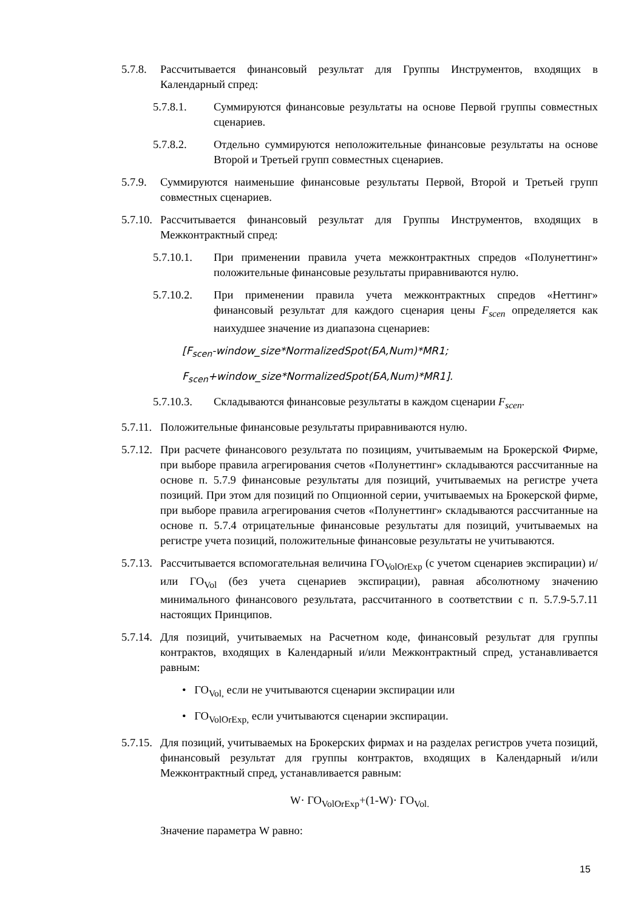5.7.8.
Рассчитывается финансовый результат для Группы Инструментов, входящих в Календарный спред:
5.7.8.1. Суммируются финансовые результаты на основе Первой группы совместных сценариев.
5.7.8.2. Отдельно суммируются неположительные финансовые результаты на основе Второй и Третьей групп совместных сценариев.
5.7.9.
Суммируются наименьшие финансовые результаты Первой, Второй и Третьей групп совместных сценариев.
5.7.10.
Рассчитывается финансовый результат для Группы Инструментов, входящих в Межконтрактный спред:
5.7.10.1. При применении правила учета межконтрактных спредов «Полунеттинг» положительные финансовые результаты приравниваются нулю.
5.7.10.2. При применении правила учета межконтрактных спредов «Неттинг» финансовый результат для каждого сценария цены F<sub>scen</sub> определяется как наихудшее значение из диапазона сценариев:
[F<sub>scen</sub>-window_size*NormalizedSpot(БА,Num)*MR1;
F<sub>scen</sub>+window_size*NormalizedSpot(БА,Num)*MR1].
5.7.10.3. Складываются финансовые результаты в каждом сценарии F<sub>scen</sub>.
5.7.11.
Положительные финансовые результаты приравниваются нулю.
5.7.12.
При расчете финансового результата по позициям, учитываемым на Брокерской Фирме, при выборе правила агрегирования счетов «Полунеттинг» складываются рассчитанные на основе п. 5.7.9 финансовые результаты для позиций, учитываемых на регистре учета позиций. При этом для позиций по Опционной серии, учитываемых на Брокерской фирме, при выборе правила агрегирования счетов «Полунеттинг» складываются рассчитанные на основе п. 5.7.4 отрицательные финансовые результаты для позиций, учитываемых на регистре учета позиций, положительные финансовые результаты не учитываются.
5.7.13.
Рассчитывается вспомогательная величина ГО<sub>VolOrExp</sub> (с учетом сценариев экспирации) и/или ГО<sub>Vol</sub> (без учета сценариев экспирации), равная абсолютному значению минимального финансового результата, рассчитанного в соответствии с п. 5.7.9-5.7.11 настоящих Принципов.
5.7.14.
Для позиций, учитываемых на Расчетном коде, финансовый результат для группы контрактов, входящих в Календарный и/или Межконтрактный спред, устанавливается равным:
• ГО<sub>Vol,</sub> если не учитываются сценарии экспирации или
• ГО<sub>VolOrExp,</sub> если учитываются сценарии экспирации.
5.7.15.
Для позиций, учитываемых на Брокерских фирмах и на разделах регистров учета позиций, финансовый результат для группы контрактов, входящих в Календарный и/или Межконтрактный спред, устанавливается равным:
W· ГО<sub>VolOrExp</sub>+(1-W)· ГО<sub>Vol.</sub>
Значение параметра W равно:
15